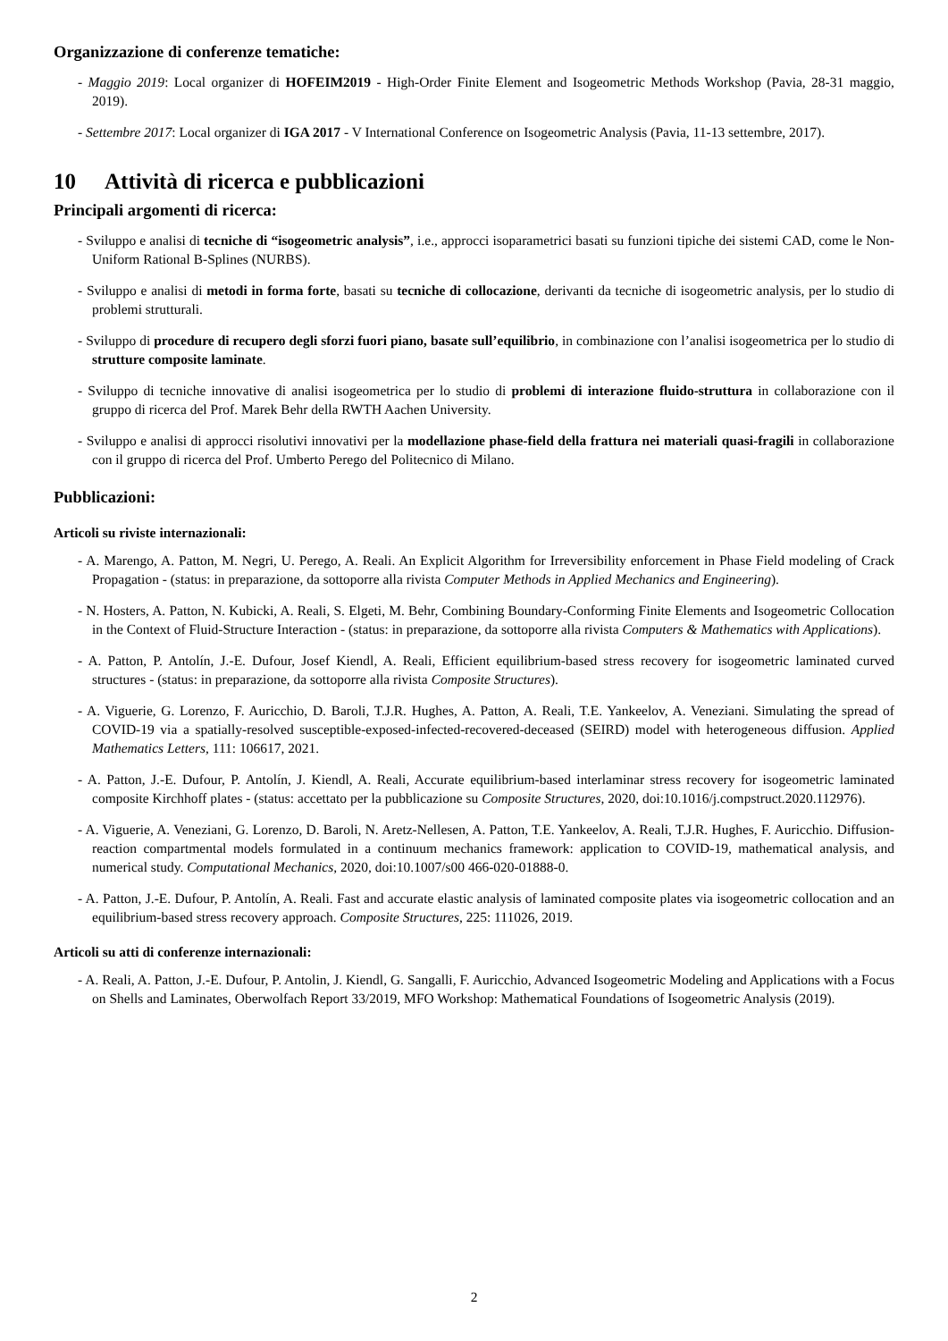Organizzazione di conferenze tematiche:
- Maggio 2019: Local organizer di HOFEIM2019 - High-Order Finite Element and Isogeometric Methods Workshop (Pavia, 28-31 maggio, 2019).
- Settembre 2017: Local organizer di IGA 2017 - V International Conference on Isogeometric Analysis (Pavia, 11-13 settembre, 2017).
10 Attività di ricerca e pubblicazioni
Principali argomenti di ricerca:
- Sviluppo e analisi di tecniche di “isogeometric analysis”, i.e., approcci isoparametrici basati su funzioni tipiche dei sistemi CAD, come le Non-Uniform Rational B-Splines (NURBS).
- Sviluppo e analisi di metodi in forma forte, basati su tecniche di collocazione, derivanti da tecniche di isogeometric analysis, per lo studio di problemi strutturali.
- Sviluppo di procedure di recupero degli sforzi fuori piano, basate sull’equilibrio, in combinazione con l’analisi isogeometrica per lo studio di strutture composite laminate.
- Sviluppo di tecniche innovative di analisi isogeometrica per lo studio di problemi di interazione fluido-struttura in collaborazione con il gruppo di ricerca del Prof. Marek Behr della RWTH Aachen University.
- Sviluppo e analisi di approcci risolutivi innovativi per la modellazione phase-field della frattura nei materiali quasi-fragili in collaborazione con il gruppo di ricerca del Prof. Umberto Perego del Politecnico di Milano.
Pubblicazioni:
Articoli su riviste internazionali:
- A. Marengo, A. Patton, M. Negri, U. Perego, A. Reali. An Explicit Algorithm for Irreversibility enforcement in Phase Field modeling of Crack Propagation - (status: in preparazione, da sottoporre alla rivista Computer Methods in Applied Mechanics and Engineering).
- N. Hosters, A. Patton, N. Kubicki, A. Reali, S. Elgeti, M. Behr, Combining Boundary-Conforming Finite Elements and Isogeometric Collocation in the Context of Fluid-Structure Interaction - (status: in preparazione, da sottoporre alla rivista Computers & Mathematics with Applications).
- A. Patton, P. Antolín, J.-E. Dufour, Josef Kiendl, A. Reali, Efficient equilibrium-based stress recovery for isogeometric laminated curved structures - (status: in preparazione, da sottoporre alla rivista Composite Structures).
- A. Viguerie, G. Lorenzo, F. Auricchio, D. Baroli, T.J.R. Hughes, A. Patton, A. Reali, T.E. Yankeelov, A. Veneziani. Simulating the spread of COVID-19 via a spatially-resolved susceptible-exposed-infected-recovered-deceased (SEIRD) model with heterogeneous diffusion. Applied Mathematics Letters, 111: 106617, 2021.
- A. Patton, J.-E. Dufour, P. Antolín, J. Kiendl, A. Reali, Accurate equilibrium-based interlaminar stress recovery for isogeometric laminated composite Kirchhoff plates - (status: accettato per la pubblicazione su Composite Structures, 2020, doi:10.1016/j.compstruct.2020.112976).
- A. Viguerie, A. Veneziani, G. Lorenzo, D. Baroli, N. Aretz-Nellesen, A. Patton, T.E. Yankeelov, A. Reali, T.J.R. Hughes, F. Auricchio. Diffusion-reaction compartmental models formulated in a continuum mechanics framework: application to COVID-19, mathematical analysis, and numerical study. Computational Mechanics, 2020, doi:10.1007/s00 466-020-01888-0.
- A. Patton, J.-E. Dufour, P. Antolín, A. Reali. Fast and accurate elastic analysis of laminated composite plates via isogeometric collocation and an equilibrium-based stress recovery approach. Composite Structures, 225: 111026, 2019.
Articoli su atti di conferenze internazionali:
- A. Reali, A. Patton, J.-E. Dufour, P. Antolin, J. Kiendl, G. Sangalli, F. Auricchio, Advanced Isogeometric Modeling and Applications with a Focus on Shells and Laminates, Oberwolfach Report 33/2019, MFO Workshop: Mathematical Foundations of Isogeometric Analysis (2019).
2